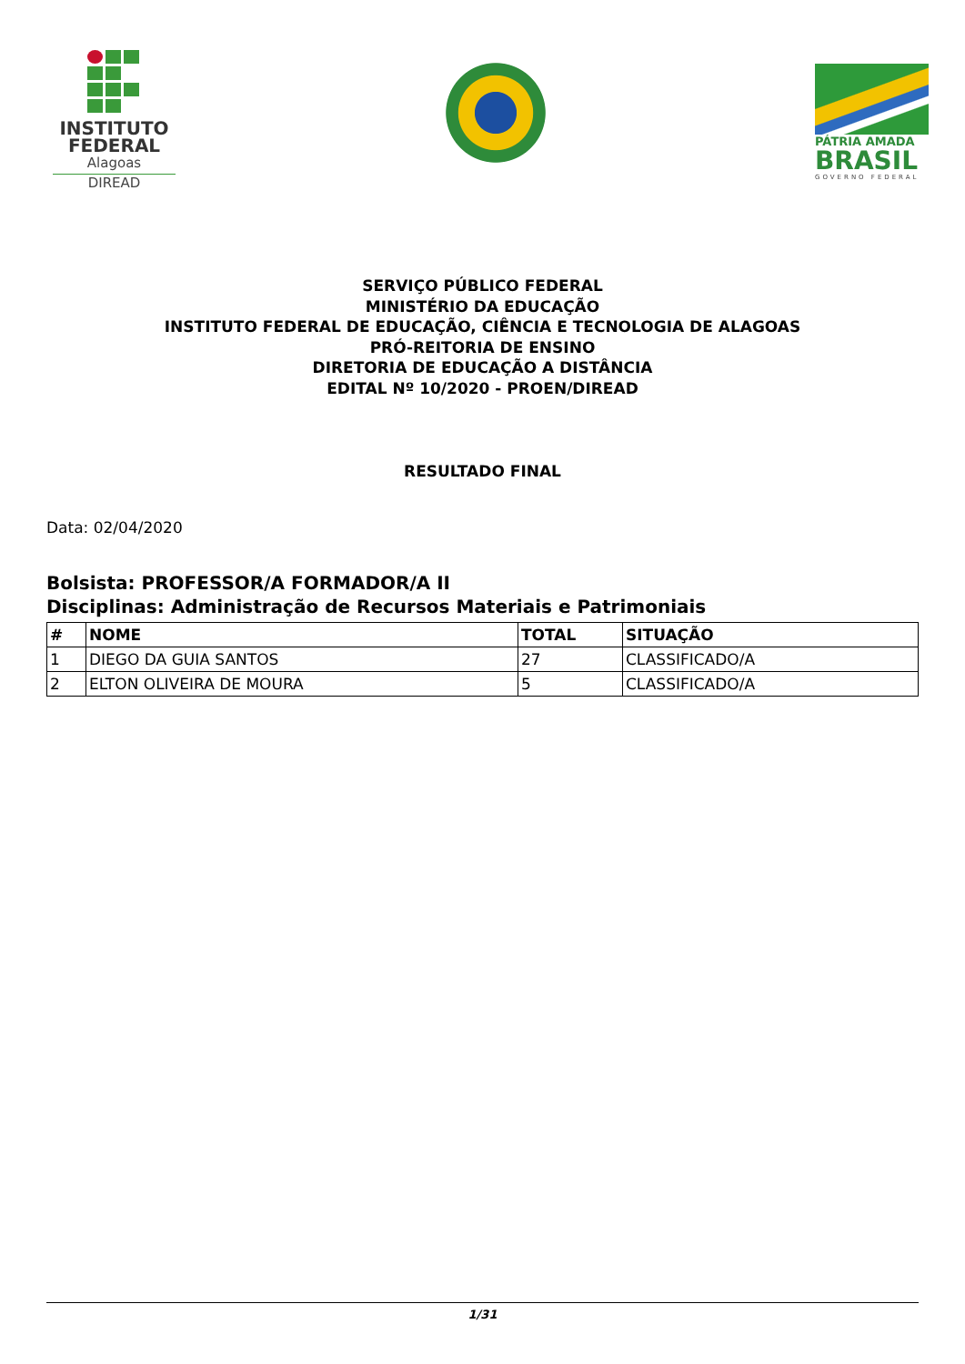INSTITUTO
FEDERAL
Alagoas
DIREAD
PÁTRIA AMADA
BRASIL
GOVERNO FEDERAL
SERVIÇO PÚBLICO FEDERAL
MINISTÉRIO DA EDUCAÇÃO
INSTITUTO FEDERAL DE EDUCAÇÃO, CIÊNCIA E TECNOLOGIA DE ALAGOAS
PRÓ-REITORIA DE ENSINO
DIRETORIA DE EDUCAÇÃO A DISTÂNCIA
EDITAL Nº 10/2020 - PROEN/DIREAD
RESULTADO FINAL
Data: 02/04/2020
Bolsista: PROFESSOR/A FORMADOR/A II
Disciplinas: Administração de Recursos Materiais e Patrimoniais
| # | NOME | TOTAL | SITUAÇÃO |
| --- | --- | --- | --- |
| 1 | DIEGO DA GUIA SANTOS | 27 | CLASSIFICADO/A |
| 2 | ELTON OLIVEIRA DE MOURA | 5 | CLASSIFICADO/A |
1/31